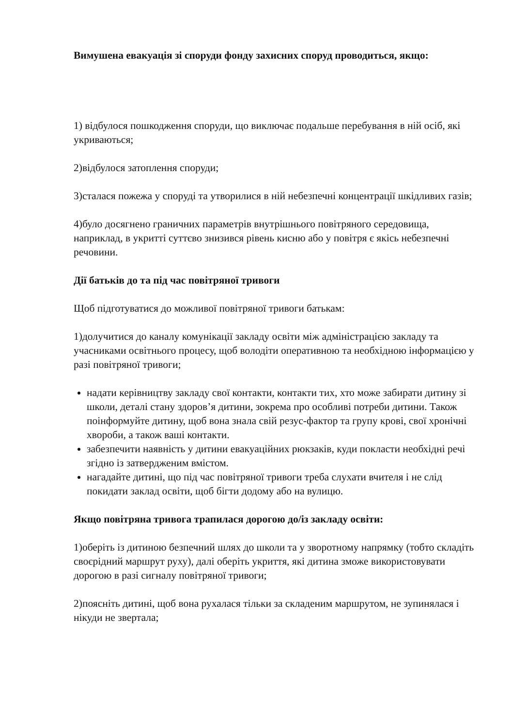Вимушена евакуація зі споруди фонду захисних споруд проводиться, якщо:
1) відбулося пошкодження споруди, що виключає подальше перебування в ній осіб, які укриваються;
2)відбулося затоплення споруди;
3)сталася пожежа у споруді та утворилися в ній небезпечні концентрації шкідливих газів;
4)було досягнено граничних параметрів внутрішнього повітряного середовища, наприклад, в укритті суттєво знизився рівень кисню або у повітря є якісь небезпечні речовини.
Дії батьків до та під час повітряної тривоги
Щоб підготуватися до можливої повітряної тривоги батькам:
1)долучитися до каналу комунікації закладу освіти між адміністрацією закладу та учасниками освітнього процесу, щоб володіти оперативною та необхідною інформацією у разі повітряної тривоги;
надати керівництву закладу свої контакти, контакти тих, хто може забирати дитину зі школи, деталі стану здоров’я дитини, зокрема про особливі потреби дитини. Також поінформуйте дитину, щоб вона знала свій резус-фактор та групу крові, свої хронічні хвороби, а також ваші контакти.
забезпечити наявність у дитини евакуаційних рюкзаків, куди покласти необхідні речі згідно із затвердженим вмістом.
нагадайте дитині, що під час повітряної тривоги треба слухати вчителя і не слід покидати заклад освіти, щоб бігти додому або на вулицю.
Якщо повітряна тривога трапилася дорогою до/із закладу освіти:
1)оберіть із дитиною безпечний шлях до школи та у зворотному напрямку (тобто складіть своєрідний маршрут руху), далі оберіть укриття, які дитина зможе використовувати дорогою в разі сигналу повітряної тривоги;
2)поясніть дитині, щоб вона рухалася тільки за складеним маршрутом, не зупинялася і нікуди не звертала;